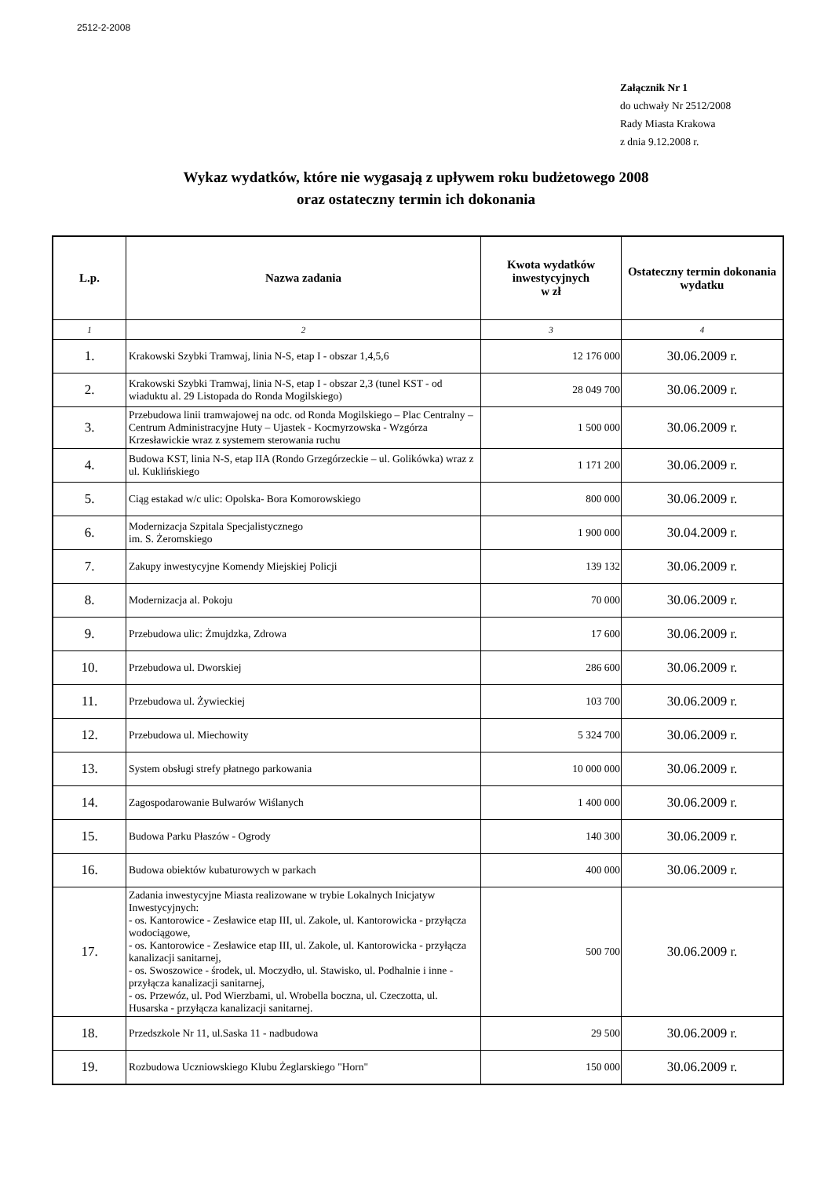2512-2-2008
Załącznik Nr 1
do uchwały Nr 2512/2008
Rady Miasta Krakowa
z dnia 9.12.2008 r.
Wykaz wydatków, które nie wygasają z upływem roku budżetowego 2008
oraz ostateczny termin ich dokonania
| L.p. | Nazwa zadania | Kwota wydatków inwestycyjnych w zł | Ostateczny termin dokonania wydatku |
| --- | --- | --- | --- |
| 1 | 2 | 3 | 4 |
| 1. | Krakowski Szybki Tramwaj, linia N-S, etap I - obszar 1,4,5,6 | 12 176 000 | 30.06.2009 r. |
| 2. | Krakowski Szybki Tramwaj, linia N-S, etap I - obszar 2,3 (tunel KST - od wiaduktu al. 29 Listopada do Ronda Mogilskiego) | 28 049 700 | 30.06.2009 r. |
| 3. | Przebudowa linii tramwajowej na odc. od Ronda Mogilskiego – Plac Centralny – Centrum Administracyjne Huty – Ujastek - Kocmyrzowska - Wzgórza Krzesławickie wraz z systemem sterowania ruchu | 1 500 000 | 30.06.2009 r. |
| 4. | Budowa KST, linia N-S, etap IIA (Rondo Grzegórzeckie – ul. Golikówka) wraz z ul. Kuklińskiego | 1 171 200 | 30.06.2009 r. |
| 5. | Ciąg estakad w/c ulic: Opolska- Bora Komorowskiego | 800 000 | 30.06.2009 r. |
| 6. | Modernizacja Szpitala Specjalistycznego im. S. Żeromskiego | 1 900 000 | 30.04.2009 r. |
| 7. | Zakupy inwestycyjne Komendy Miejskiej Policji | 139 132 | 30.06.2009 r. |
| 8. | Modernizacja al. Pokoju | 70 000 | 30.06.2009 r. |
| 9. | Przebudowa ulic: Żmujdzka, Zdrowa | 17 600 | 30.06.2009 r. |
| 10. | Przebudowa ul. Dworskiej | 286 600 | 30.06.2009 r. |
| 11. | Przebudowa ul. Żywieckiej | 103 700 | 30.06.2009 r. |
| 12. | Przebudowa ul. Miechowity | 5 324 700 | 30.06.2009 r. |
| 13. | System obsługi strefy płatnego parkowania | 10 000 000 | 30.06.2009 r. |
| 14. | Zagospodarowanie Bulwarów Wiślanych | 1 400 000 | 30.06.2009 r. |
| 15. | Budowa Parku Płaszów - Ogrody | 140 300 | 30.06.2009 r. |
| 16. | Budowa obiektów kubaturowych w parkach | 400 000 | 30.06.2009 r. |
| 17. | Zadania inwestycyjne Miasta realizowane w trybie Lokalnych Inicjatyw Inwestycyjnych: - os. Kantorowice - Zesławice etap III, ul. Zakole, ul. Kantorowicka - przyłącza wodociągowe, - os. Kantorowice - Zesławice etap III, ul. Zakole, ul. Kantorowicka - przyłącza kanalizacji sanitarnej, - os. Swoszowice - środek, ul. Moczydło, ul. Stawisko, ul. Podhalnie i inne - przyłącza kanalizacji sanitarnej, - os. Przewóz, ul. Pod Wierzbami, ul. Wrobella boczna, ul. Czeczotta, ul. Husarska - przyłącza kanalizacji sanitarnej. | 500 700 | 30.06.2009 r. |
| 18. | Przedszkole Nr 11, ul.Saska 11 - nadbudowa | 29 500 | 30.06.2009 r. |
| 19. | Rozbudowa Uczniowskiego Klubu Żeglarskiego "Horn" | 150 000 | 30.06.2009 r. |